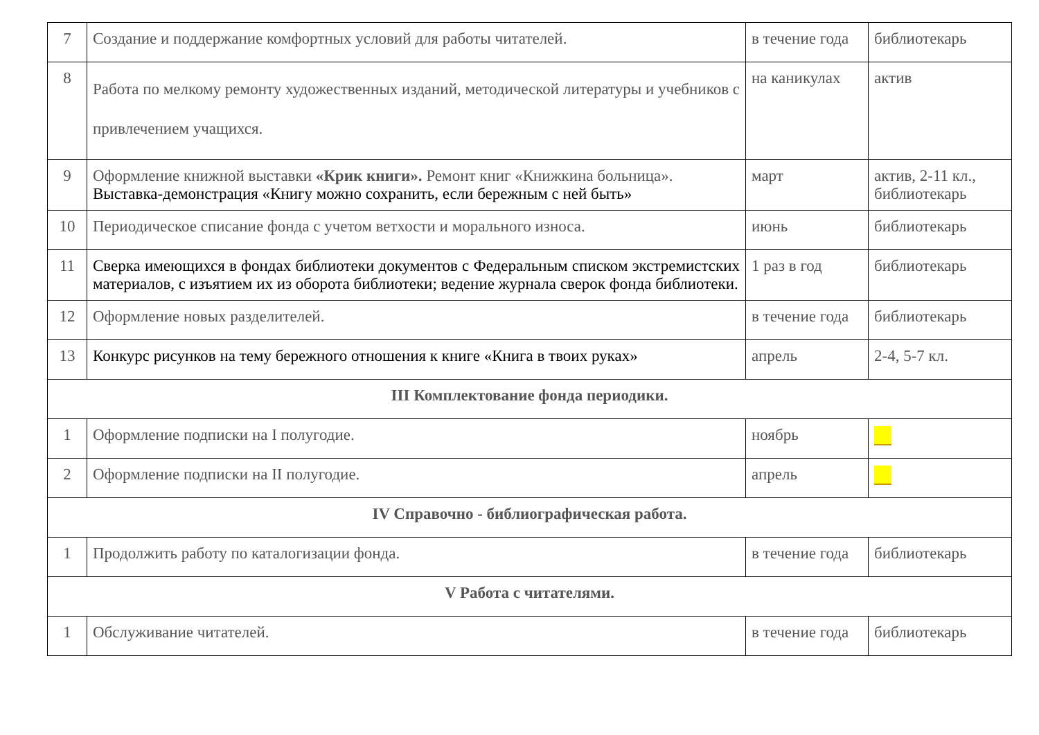| 7 | Создание и поддержание комфортных условий для работы читателей. | в течение года | библиотекарь |
| 8 | Работа по мелкому ремонту художественных изданий, методической литературы и учебников с привлечением учащихся. | на каникулах | актив |
| 9 | Оформление книжной выставки «Крик книги». Ремонт книг «Книжкина больница». Выставка-демонстрация «Книгу можно сохранить, если бережным с ней быть» | март | актив, 2-11 кл., библиотекарь |
| 10 | Периодическое списание фонда с учетом ветхости и морального износа. | июнь | библиотекарь |
| 11 | Сверка имеющихся в фондах библиотеки документов с Федеральным списком экстремистских материалов, с изъятием их из оборота библиотеки; ведение журнала сверок фонда библиотеки. | 1 раз в год | библиотекарь |
| 12 | Оформление новых разделителей. | в течение года | библиотекарь |
| 13 | Конкурс рисунков на тему бережного отношения к книге «Книга в твоих руках» | апрель | 2-4, 5-7 кл. |
| III Комплектование фонда периодики. | | | |
| 1 | Оформление подписки на I полугодие. | ноябрь | |
| 2 | Оформление подписки на II полугодие. | апрель | |
| IV Справочно - библиографическая работа. | | | |
| 1 | Продолжить работу по каталогизации фонда. | в течение года | библиотекарь |
| V Работа с читателями. | | | |
| 1 | Обслуживание читателей. | в течение года | библиотекарь |